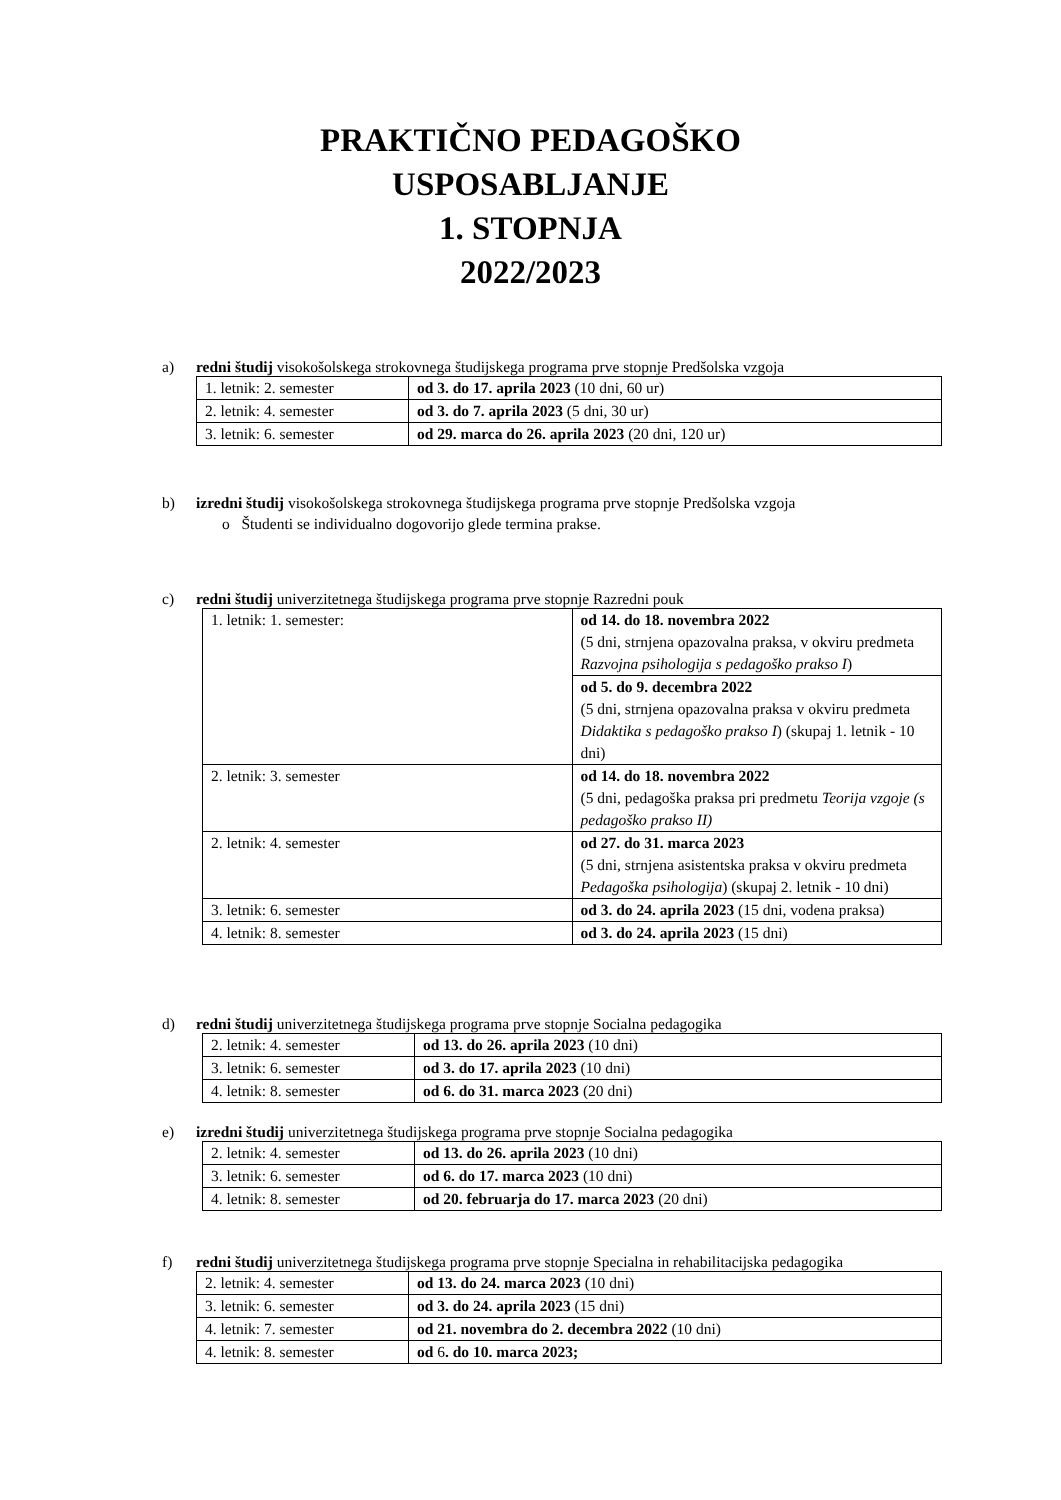PRAKTIČNO PEDAGOŠKO
USPOSABLJANJE
1. STOPNJA
2022/2023
a) redni študij visokošolskega strokovnega študijskega programa prve stopnje Predšolska vzgoja
| 1. letnik: 2. semester | od 3. do 17. aprila 2023 (10 dni, 60 ur) |
| 2. letnik: 4. semester | od 3. do 7. aprila 2023 (5 dni, 30 ur) |
| 3. letnik: 6. semester | od 29. marca do 26. aprila 2023 (20 dni, 120 ur) |
b) izredni študij visokošolskega strokovnega študijskega programa prve stopnje Predšolska vzgoja
o Študenti se individualno dogovorijo glede termina prakse.
c) redni študij univerzitetnega študijskega programa prve stopnje Razredni pouk
| 1. letnik: 1. semester: | od 14. do 18. novembra 2022 (5 dni, strnjena opazovalna praksa, v okviru predmeta Razvojna psihologija s pedagoško prakso I ) |
| | od 5. do 9. decembra 2022 (5 dni, strnjena opazovalna praksa v okviru predmeta Didaktika s pedagoško prakso I ) (skupaj 1. letnik - 10 dni) |
| 2. letnik: 3. semester | od 14. do 18. novembra 2022 (5 dni, pedagoška praksa pri predmetu Teorija vzgoje (s pedagoško prakso II) |
| 2. letnik: 4. semester | od 27. do 31. marca 2023 (5 dni, strnjena asistentska praksa v okviru predmeta Pedagoška psihologija ) (skupaj 2. letnik - 10 dni) |
| 3. letnik: 6. semester | od 3. do 24. aprila 2023 (15 dni, vodena praksa) |
| 4. letnik: 8. semester | od 3. do 24. aprila 2023 (15 dni) |
d) redni študij univerzitetnega študijskega programa prve stopnje Socialna pedagogika
| 2. letnik: 4. semester | od 13. do 26. aprila 2023 (10 dni) |
| 3. letnik: 6. semester | od 3. do 17. aprila 2023 (10 dni) |
| 4. letnik: 8. semester | od 6. do 31. marca 2023 (20 dni) |
e) izredni študij univerzitetnega študijskega programa prve stopnje Socialna pedagogika
| 2. letnik: 4. semester | od 13. do 26. aprila 2023 (10 dni) |
| 3. letnik: 6. semester | od 6. do 17. marca 2023 (10 dni) |
| 4. letnik: 8. semester | od 20. februarja do 17. marca 2023 (20 dni) |
f) redni študij univerzitetnega študijskega programa prve stopnje Specialna in rehabilitacijska pedagogika
| 2. letnik: 4. semester | od 13. do 24. marca 2023 (10 dni) |
| 3. letnik: 6. semester | od 3. do 24. aprila 2023 (15 dni) |
| 4. letnik: 7. semester | od 21. novembra do 2. decembra 2022 (10 dni) |
| 4. letnik: 8. semester | od 6 . do 10. marca 2023; |